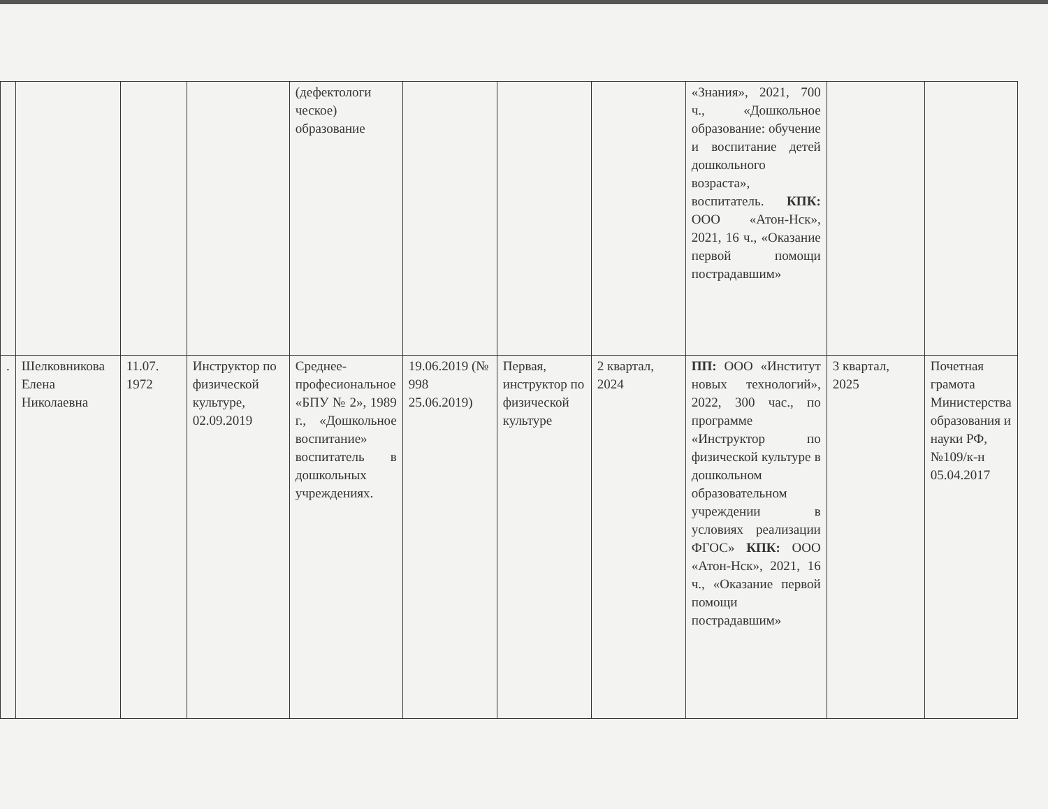| | | | | (дефектологи ческое) образование | | | | «Знания», 2021, 700 ч., «Дошкольное образование: обучение и воспитание детей дошкольного возраста», воспитатель. КПК: ООО «Атон-Нск», 2021, 16 ч., «Оказание первой помощи пострадавшим» | | |
| . | Шелковникова Елена Николаевна | 11.07. 1972 | Инструктор по физической культуре, 02.09.2019 | Среднее-професиональное «БПУ № 2», 1989 г., «Дошкольное воспитание» воспитатель в дошкольных учреждениях. | 19.06.2019 (№ 998 25.06.2019) | Первая, инструктор по физической культуре | 2 квартал, 2024 | ПП: ООО «Институт новых технологий», 2022, 300 час., по программе «Инструктор по физической культуре в дошкольном образовательном учреждении в условиях реализации ФГОС» КПК: ООО «Атон-Нск», 2021, 16 ч., «Оказание первой помощи пострадавшим» | 3 квартал, 2025 | Почетная грамота Министерства образования и науки РФ, №109/к-н 05.04.2017 |